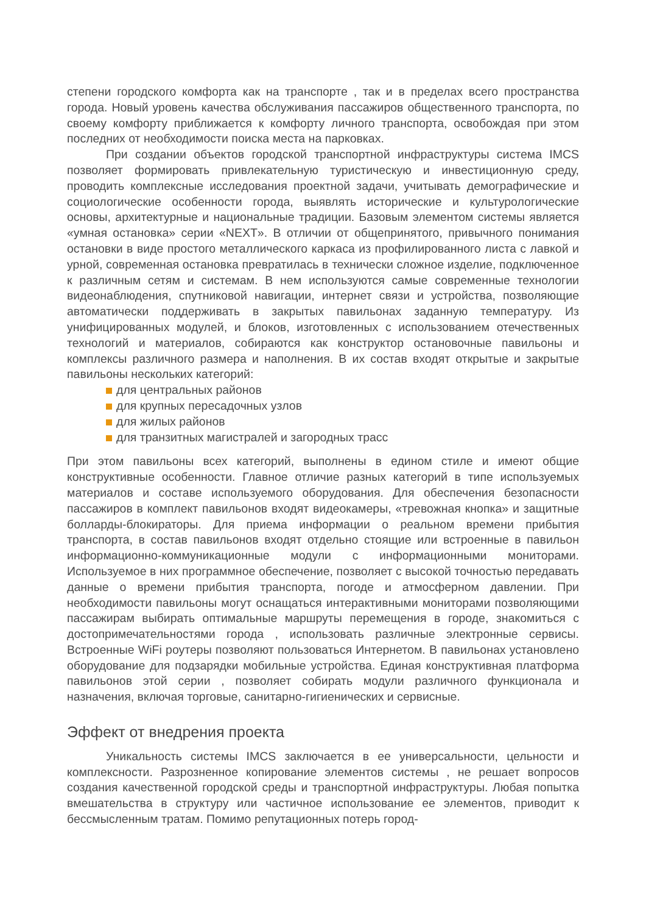степени городского комфорта как на транспорте , так и в пределах всего пространства города. Новый уровень качества обслуживания пассажиров общественного транспорта, по своему комфорту приближается к комфорту личного транспорта, освобождая при этом последних от необходимости поиска места на парковках.
При создании объектов городской транспортной инфраструктуры система IMCS позволяет формировать привлекательную туристическую и инвестиционную среду, проводить комплексные исследования проектной задачи, учитывать демографические и социологические особенности города, выявлять исторические и культурологические основы, архитектурные и национальные традиции. Базовым элементом системы является «умная остановка» серии «NEXT». В отличии от общепринятого, привычного понимания остановки в виде простого металлического каркаса из профилированного листа с лавкой и урной, современная остановка превратилась в технически сложное изделие, подключенное к различным сетям и системам. В нем используются самые современные технологии видеонаблюдения, спутниковой навигации, интернет связи и устройства, позволяющие автоматически поддерживать в закрытых павильонах заданную температуру. Из унифицированных модулей, и блоков, изготовленных с использованием отечественных технологий и материалов, собираются как конструктор остановочные павильоны и комплексы различного размера и наполнения. В их состав входят открытые и закрытые павильоны нескольких категорий:
для центральных районов
для крупных пересадочных узлов
для жилых районов
для транзитных магистралей и загородных трасс
При этом павильоны всех категорий, выполнены в едином стиле и имеют общие конструктивные особенности. Главное отличие разных категорий в типе используемых материалов и составе используемого оборудования. Для обеспечения безопасности пассажиров в комплект павильонов входят видеокамеры, «тревожная кнопка» и защитные болларды-блокираторы. Для приема информации о реальном времени прибытия транспорта, в состав павильонов входят отдельно стоящие или встроенные в павильон информационно-коммуникационные модули с информационными мониторами. Используемое в них программное обеспечение, позволяет с высокой точностью передавать данные о времени прибытия транспорта, погоде и атмосферном давлении. При необходимости павильоны могут оснащаться интерактивными мониторами позволяющими пассажирам выбирать оптимальные маршруты перемещения в городе, знакомиться с достопримечательностями города , использовать различные электронные сервисы. Встроенные WiFi роутеры позволяют пользоваться Интернетом. В павильонах установлено оборудование для подзарядки мобильные устройства. Единая конструктивная платформа павильонов этой серии , позволяет собирать модули различного функционала и назначения, включая торговые, санитарно-гигиенических и сервисные.
Эффект от внедрения проекта
Уникальность системы IMCS заключается в ее универсальности, цельности и комплексности. Разрозненное копирование элементов системы , не решает вопросов создания качественной городской среды и транспортной инфраструктуры. Любая попытка вмешательства в структуру или частичное использование ее элементов, приводит к бессмысленным тратам. Помимо репутационных потерь город-